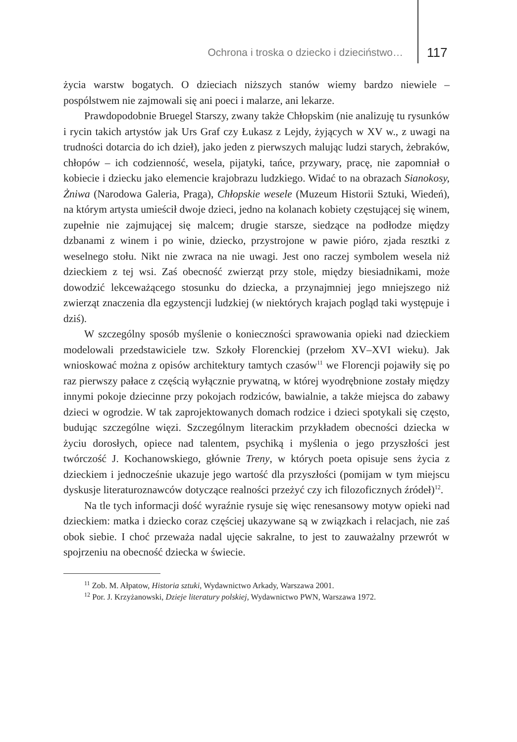Ochrona i troska o dziecko i dzieciństwo… 117
życia warstw bogatych. O dzieciach niższych stanów wiemy bardzo niewiele – pospólstwem nie zajmowali się ani poeci i malarze, ani lekarze.
Prawdopodobnie Bruegel Starszy, zwany także Chłopskim (nie analizuję tu rysunków i rycin takich artystów jak Urs Graf czy Łukasz z Lejdy, żyjących w XV w., z uwagi na trudności dotarcia do ich dzieł), jako jeden z pierwszych malując ludzi starych, żebraków, chłopów – ich codzienność, wesela, pijatyki, tańce, przywary, pracę, nie zapomniał o kobiecie i dziecku jako elemencie krajobrazu ludzkiego. Widać to na obrazach Sianokosy, Żniwa (Narodowa Galeria, Praga), Chłopskie wesele (Muzeum Historii Sztuki, Wiedeń), na którym artysta umieścił dwoje dzieci, jedno na kolanach kobiety częstującej się winem, zupełnie nie zajmującej się malcem; drugie starsze, siedzące na podłodze między dzbanami z winem i po winie, dziecko, przystrojone w pawie pióro, zjada resztki z weselnego stołu. Nikt nie zwraca na nie uwagi. Jest ono raczej symbolem wesela niż dzieckiem z tej wsi. Zaś obecność zwierząt przy stole, między biesiadnikami, może dowodzić lekceważącego stosunku do dziecka, a przynajmniej jego mniejszego niż zwierząt znaczenia dla egzystencji ludzkiej (w niektórych krajach pogląd taki występuje i dziś).
W szczególny sposób myślenie o konieczności sprawowania opieki nad dzieckiem modelowali przedstawiciele tzw. Szkoły Florenckiej (przełom XV–XVI wieku). Jak wnioskować można z opisów architektury tamtych czasów<sup>11</sup> we Florencji pojawiły się po raz pierwszy pałace z częścią wyłącznie prywatną, w której wyodrębnione zostały między innymi pokoje dziecinne przy pokojach rodziców, bawialnie, a także miejsca do zabawy dzieci w ogrodzie. W tak zaprojektowanych domach rodzice i dzieci spotykali się często, budując szczególne więzi. Szczególnym literackim przykładem obecności dziecka w życiu dorosłych, opiece nad talentem, psychiką i myślenia o jego przyszłości jest twórczość J. Kochanowskiego, głównie Treny, w których poeta opisuje sens życia z dzieckiem i jednocześnie ukazuje jego wartość dla przyszłości (pomijam w tym miejscu dyskusje literaturoznawców dotyczące realności przeżyć czy ich filozoficznych źródeł)<sup>12</sup>.
Na tle tych informacji dość wyraźnie rysuje się więc renesansowy motyw opieki nad dzieckiem: matka i dziecko coraz częściej ukazywane są w związkach i relacjach, nie zaś obok siebie. I choć przeważa nadal ujęcie sakralne, to jest to zauważalny przewrót w spojrzeniu na obecność dziecka w świecie.
<sup>11</sup> Zob. M. Ałpatow, Historia sztuki, Wydawnictwo Arkady, Warszawa 2001.
<sup>12</sup> Por. J. Krzyżanowski, Dzieje literatury polskiej, Wydawnictwo PWN, Warszawa 1972.